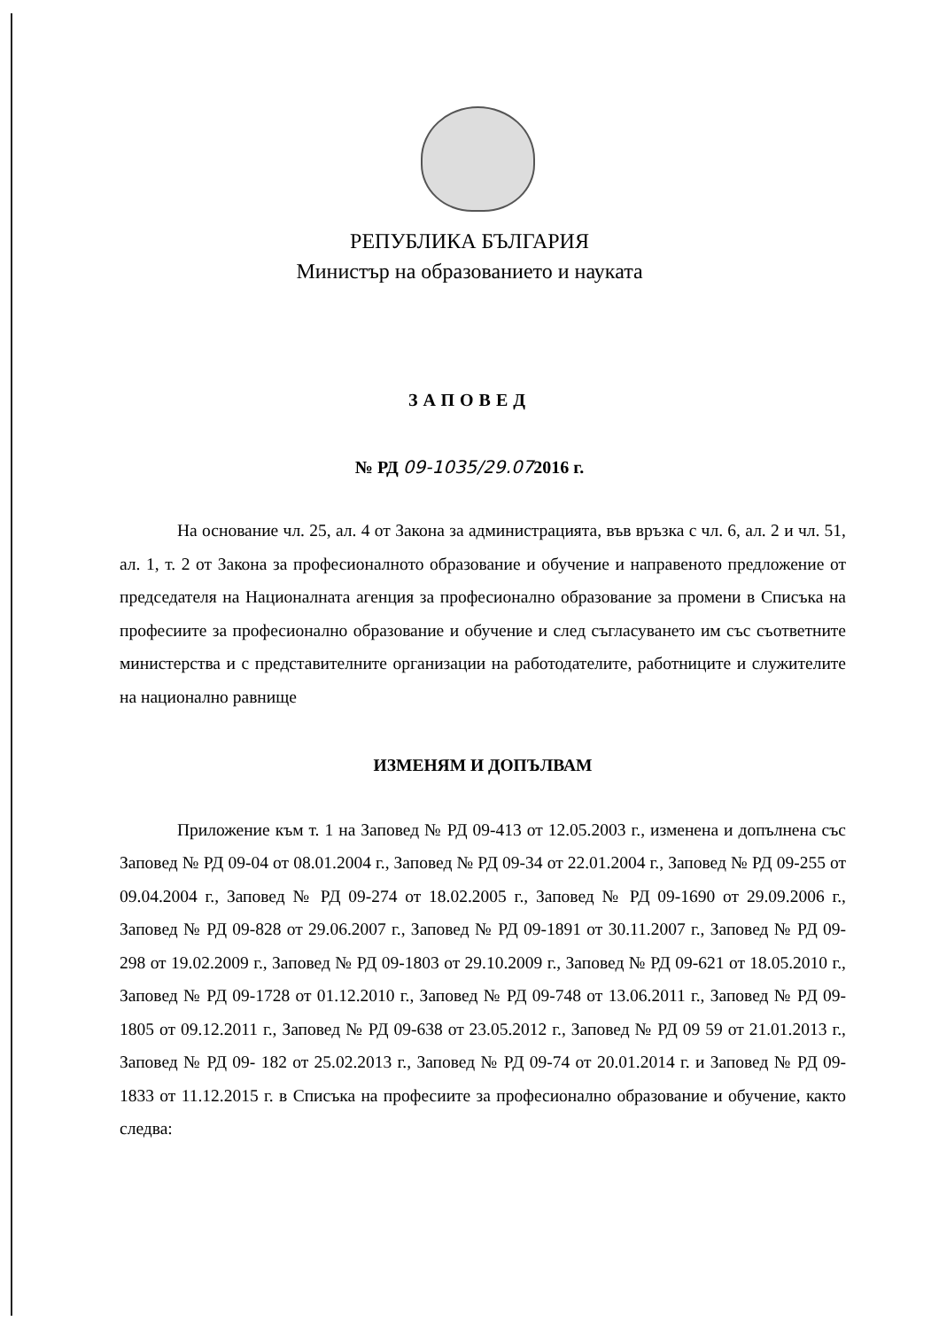РЕПУБЛИКА БЪЛГАРИЯ
Министър на образованието и науката
ЗАПОВЕД
№ РД 09-1035/29.072016 г.
На основание чл. 25, ал. 4 от Закона за администрацията, във връзка с чл. 6, ал. 2 и чл. 51, ал. 1, т. 2 от Закона за професионалното образование и обучение и направеното предложение от председателя на Националната агенция за професионално образование за промени в Списъка на професиите за професионално образование и обучение и след съгласуването им със съответните министерства и с представителните организации на работодателите, работниците и служителите на национално равнище
ИЗМЕНЯМ И ДОПЪЛВАМ
Приложение към т. 1 на Заповед № РД 09-413 от 12.05.2003 г., изменена и допълнена със Заповед № РД 09-04 от 08.01.2004 г., Заповед № РД 09-34 от 22.01.2004 г., Заповед № РД 09-255 от 09.04.2004 г., Заповед № РД 09-274 от 18.02.2005 г., Заповед № РД 09-1690 от 29.09.2006 г., Заповед № РД 09-828 от 29.06.2007 г., Заповед № РД 09-1891 от 30.11.2007 г., Заповед № РД 09-298 от 19.02.2009 г., Заповед № РД 09-1803 от 29.10.2009 г., Заповед № РД 09-621 от 18.05.2010 г., Заповед № РД 09-1728 от 01.12.2010 г., Заповед № РД 09-748 от 13.06.2011 г., Заповед № РД 09-1805 от 09.12.2011 г., Заповед № РД 09-638 от 23.05.2012 г., Заповед № РД 09 59 от 21.01.2013 г., Заповед № РД 09- 182 от 25.02.2013 г., Заповед № РД 09-74 от 20.01.2014 г. и Заповед № РД 09-1833 от 11.12.2015 г. в Списъка на професиите за професионално образование и обучение, както следва: